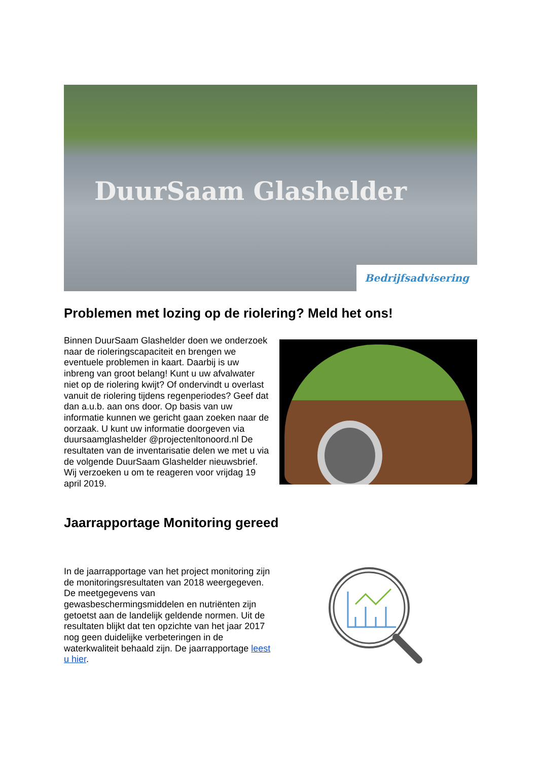DuurSaam Glashelder
Bedrijfsadvisering
Problemen met lozing op de riolering? Meld het ons!
Binnen DuurSaam Glashelder doen we onderzoek naar de rioleringscapaciteit en brengen we eventuele problemen in kaart. Daarbij is uw inbreng van groot belang! Kunt u uw afvalwater niet op de riolering kwijt? Of ondervindt u overlast vanuit de riolering tijdens regenperiodes? Geef dat dan a.u.b. aan ons door. Op basis van uw informatie kunnen we gericht gaan zoeken naar de oorzaak. U kunt uw informatie doorgeven via duursaamglashelder @projectenltonoord.nl De resultaten van de inventarisatie delen we met u via de volgende DuurSaam Glashelder nieuwsbrief. Wij verzoeken u om te reageren voor vrijdag 19 april 2019.
Jaarrapportage Monitoring gereed
In de jaarrapportage van het project monitoring zijn de monitoringsresultaten van 2018 weergegeven. De meetgegevens van gewasbeschermingsmiddelen en nutriënten zijn getoetst aan de landelijk geldende normen. Uit de resultaten blijkt dat ten opzichte van het jaar 2017 nog geen duidelijke verbeteringen in de waterkwaliteit behaald zijn. De jaarrapportage leest u hier.